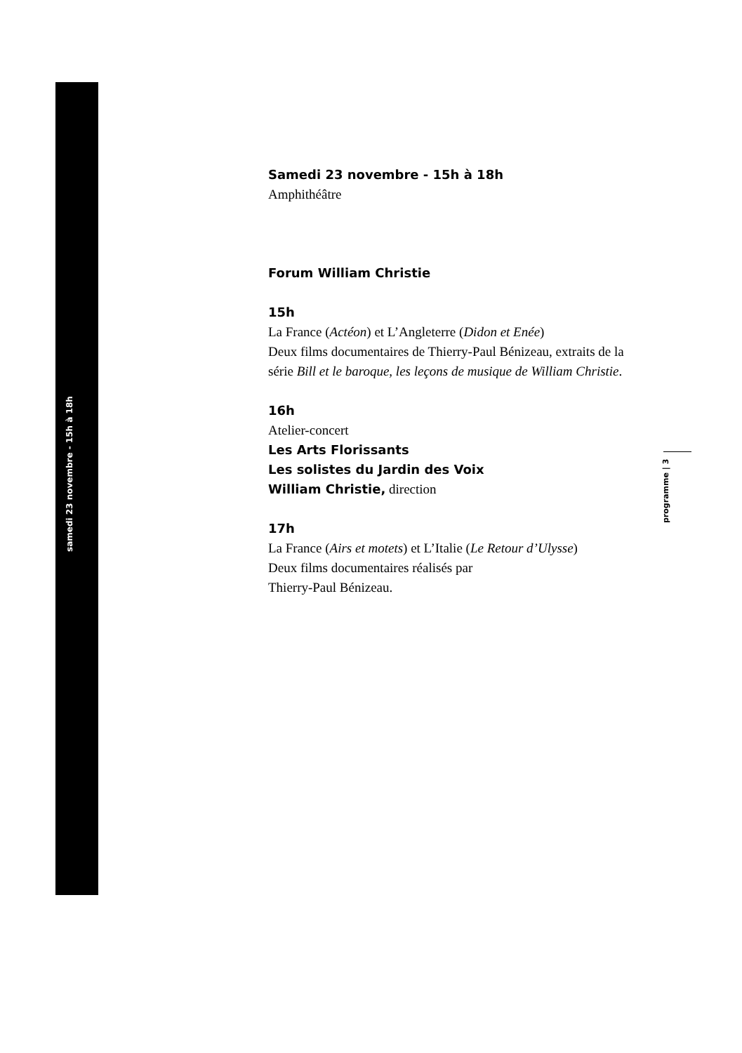samedi 23 novembre - 15h à 18h
programme | 3
Samedi 23 novembre - 15h à 18h
Amphithéâtre
Forum William Christie
15h
La France (Actéon) et L’Angleterre (Didon et Enée)
Deux films documentaires de Thierry-Paul Bénizeau, extraits de la série Bill et le baroque, les leçons de musique de William Christie.
16h
Atelier-concert
Les Arts Florissants
Les solistes du Jardin des Voix
William Christie, direction
17h
La France (Airs et motets) et L’Italie (Le Retour d’Ulysse)
Deux films documentaires réalisés par
Thierry-Paul Bénizeau.